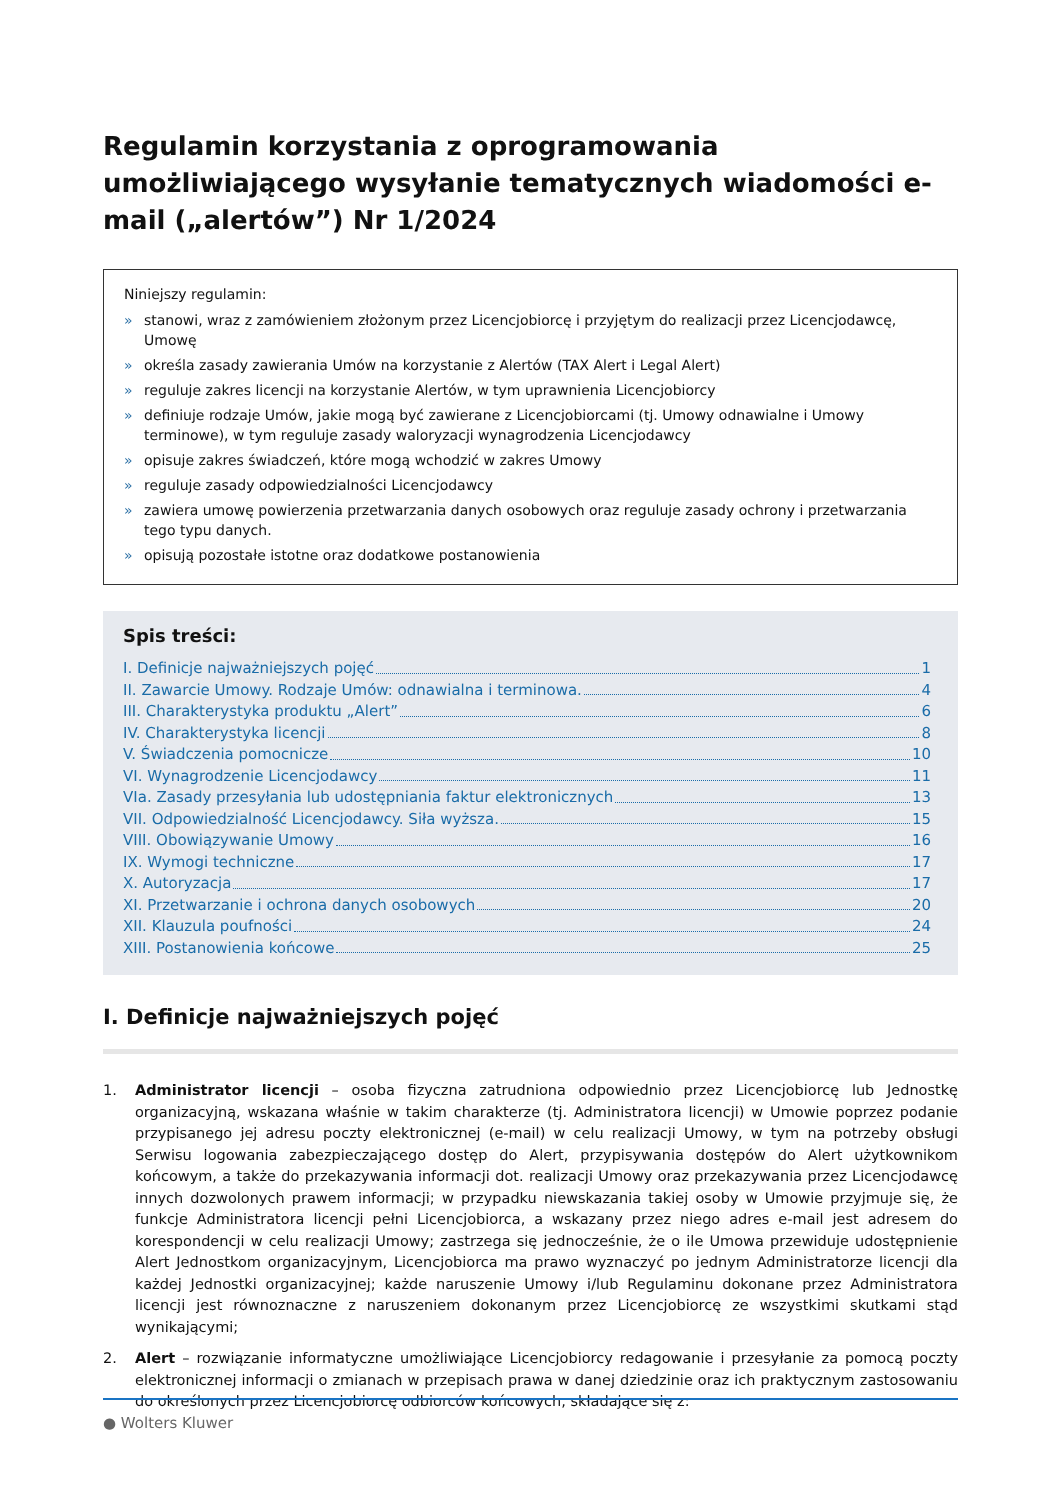Regulamin korzystania z oprogramowania umożliwiającego wysyłanie tematycznych wiadomości e-mail („alertów”) Nr 1/2024
Niniejszy regulamin:
» stanowi, wraz z zamówieniem złożonym przez Licencjobiorcę i przyjętym do realizacji przez Licencjodawcę, Umowę
» określa zasady zawierania Umów na korzystanie z Alertów (TAX Alert i Legal Alert)
» reguluje zakres licencji na korzystanie Alertów, w tym uprawnienia Licencjobiorcy
» definiuje rodzaje Umów, jakie mogą być zawierane z Licencjobiorcami (tj. Umowy odnawialne i Umowy terminowe), w tym reguluje zasady waloryzacji wynagrodzenia Licencjodawcy
» opisuje zakres świadczeń, które mogą wchodzić w zakres Umowy
» reguluje zasady odpowiedzialności Licencjodawcy
» zawiera umowę powierzenia przetwarzania danych osobowych oraz reguluje zasady ochrony i przetwarzania tego typu danych.
» opisują pozostałe istotne oraz dodatkowe postanowienia
Spis treści:
I. Definicje najważniejszych pojęć 1
II. Zawarcie Umowy. Rodzaje Umów: odnawialna i terminowa. 4
III. Charakterystyka produktu „Alert” 6
IV. Charakterystyka licencji 8
V. Świadczenia pomocnicze 10
VI. Wynagrodzenie Licencjodawcy 11
VIa. Zasady przesyłania lub udostępniania faktur elektronicznych 13
VII. Odpowiedzialność Licencjodawcy. Siła wyższa. 15
VIII. Obowiązywanie Umowy 16
IX. Wymogi techniczne 17
X. Autoryzacja 17
XI. Przetwarzanie i ochrona danych osobowych 20
XII. Klauzula poufności 24
XIII. Postanowienia końcowe 25
I. Definicje najważniejszych pojęć
1. Administrator licencji – osoba fizyczna zatrudniona odpowiednio przez Licencjobiorcę lub Jednostkę organizacyjną, wskazana właśnie w takim charakterze (tj. Administratora licencji) w Umowie poprzez podanie przypisanego jej adresu poczty elektronicznej (e-mail) w celu realizacji Umowy, w tym na potrzeby obsługi Serwisu logowania zabezpieczającego dostęp do Alert, przypisywania dostępów do Alert użytkownikom końcowym, a także do przekazywania informacji dot. realizacji Umowy oraz przekazywania przez Licencjodawcę innych dozwolonych prawem informacji; w przypadku niewskazania takiej osoby w Umowie przyjmuje się, że funkcje Administratora licencji pełni Licencjobiorca, a wskazany przez niego adres e-mail jest adresem do korespondencji w celu realizacji Umowy; zastrzega się jednocześnie, że o ile Umowa przewiduje udostępnienie Alert Jednostkom organizacyjnym, Licencjobiorca ma prawo wyznaczyć po jednym Administratorze licencji dla każdej Jednostki organizacyjnej; każde naruszenie Umowy i/lub Regulaminu dokonane przez Administratora licencji jest równoznaczne z naruszeniem dokonanym przez Licencjobiorcę ze wszystkimi skutkami stąd wynikającymi;
2. Alert – rozwiązanie informatyczne umożliwiające Licencjobiorcy redagowanie i przesyłanie za pomocą poczty elektronicznej informacji o zmianach w przepisach prawa w danej dziedzinie oraz ich praktycznym zastosowaniu do określonych przez Licencjobiorcę odbiorców końcowych, składające się z:
● Wolters Kluwer